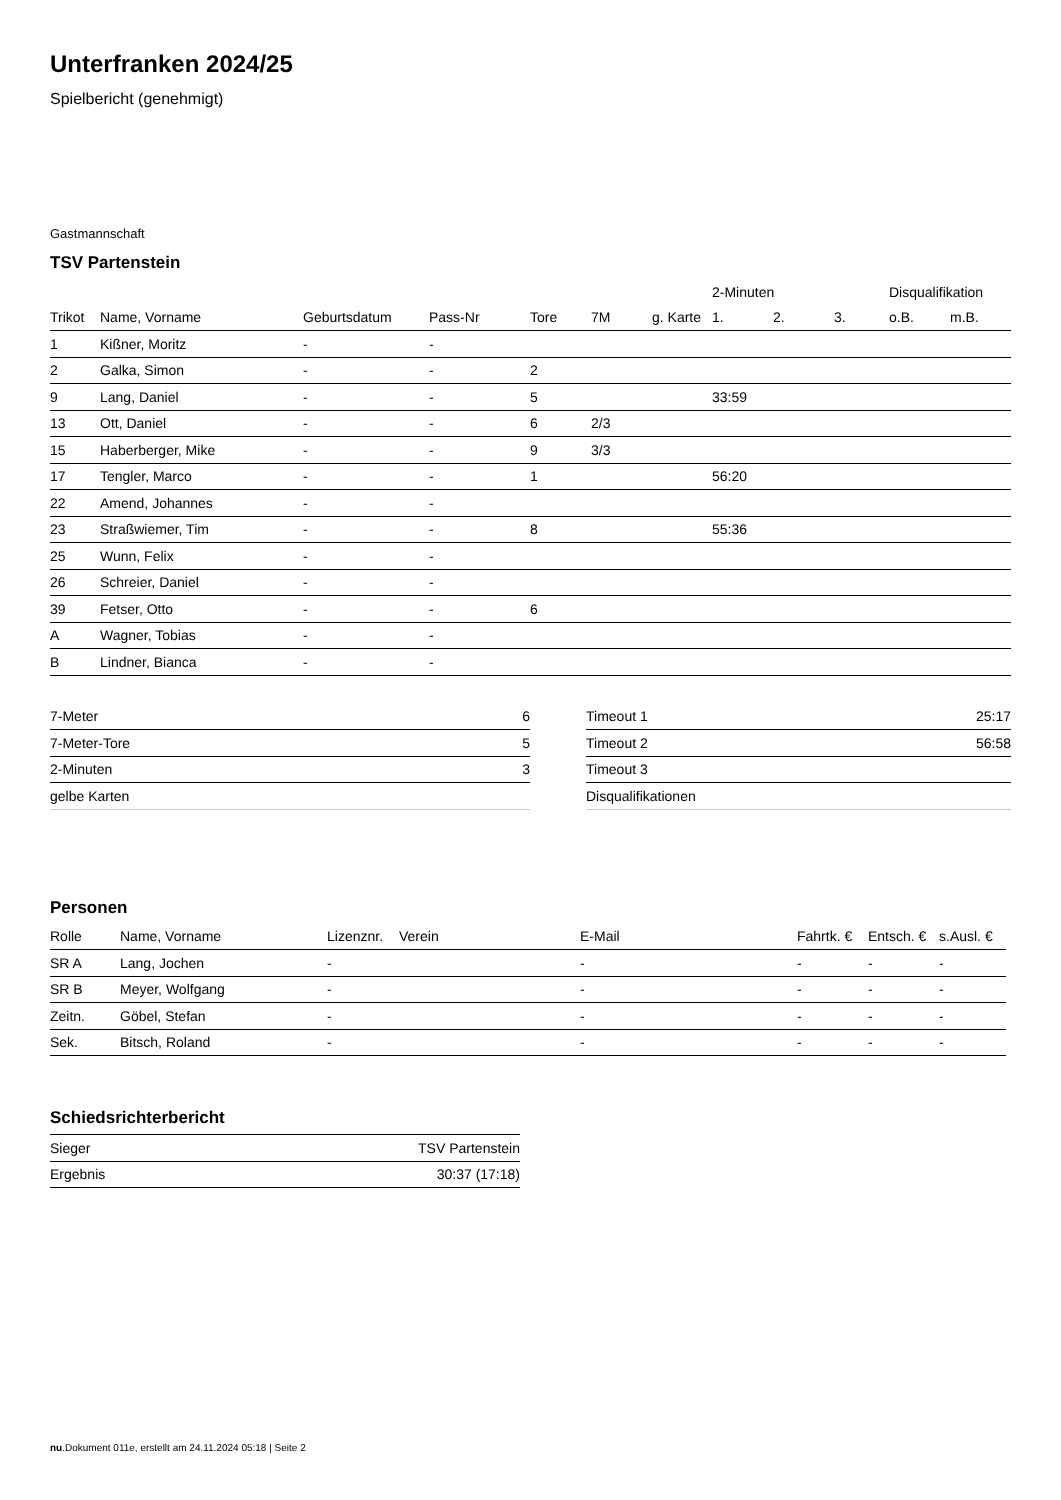Unterfranken 2024/25
Spielbericht (genehmigt)
Gastmannschaft
TSV Partenstein
| | | | | | | | 2-Minuten | | | Disqualifikation | |
| --- | --- | --- | --- | --- | --- | --- | --- | --- | --- | --- | --- |
| Trikot | Name, Vorname | Geburtsdatum | Pass-Nr | Tore | 7M | g. Karte | 1. | 2. | 3. | o.B. | m.B. |
| 1 | Kißner, Moritz | - | - | | | | | | | | |
| 2 | Galka, Simon | - | - | 2 | | | | | | | |
| 9 | Lang, Daniel | - | - | 5 | | | 33:59 | | | | |
| 13 | Ott, Daniel | - | - | 6 | 2/3 | | | | | | |
| 15 | Haberberger, Mike | - | - | 9 | 3/3 | | | | | | |
| 17 | Tengler, Marco | - | - | 1 | | | 56:20 | | | | |
| 22 | Amend, Johannes | - | - | | | | | | | | |
| 23 | Straßwiemer, Tim | - | - | 8 | | | 55:36 | | | | |
| 25 | Wunn, Felix | - | - | | | | | | | | |
| 26 | Schreier, Daniel | - | - | | | | | | | | |
| 39 | Fetser, Otto | - | - | 6 | | | | | | | |
| A | Wagner, Tobias | - | - | | | | | | | | |
| B | Lindner, Bianca | - | - | | | | | | | | |
| 7-Meter | 6 |
| 7-Meter-Tore | 5 |
| 2-Minuten | 3 |
| gelbe Karten | |
| Timeout 1 | 25:17 |
| Timeout 2 | 56:58 |
| Timeout 3 | |
| Disqualifikationen | |
Personen
| Rolle | Name, Vorname | Lizenznr. | Verein | E-Mail | Fahrtk. € | Entsch. € | s.Ausl. € |
| --- | --- | --- | --- | --- | --- | --- | --- |
| SR A | Lang, Jochen | - | | - | - | - | - |
| SR B | Meyer, Wolfgang | - | | - | - | - | - |
| Zeitn. | Göbel, Stefan | - | | - | - | - | - |
| Sek. | Bitsch, Roland | - | | - | - | - | - |
Schiedsrichterbericht
| Sieger | TSV Partenstein |
| Ergebnis | 30:37 (17:18) |
nu.Dokument 011e, erstellt am 24.11.2024 05:18 | Seite 2